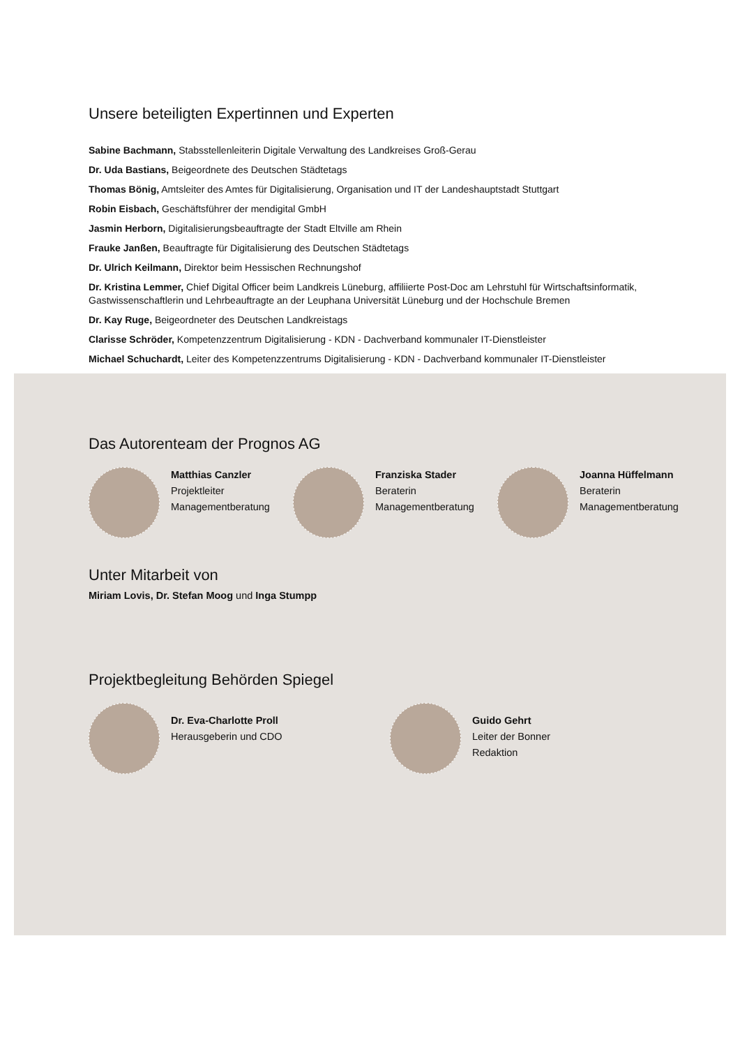Unsere beteiligten Expertinnen und Experten
Sabine Bachmann, Stabsstellenleiterin Digitale Verwaltung des Landkreises Groß-Gerau
Dr. Uda Bastians, Beigeordnete des Deutschen Städtetags
Thomas Bönig, Amtsleiter des Amtes für Digitalisierung, Organisation und IT der Landeshauptstadt Stuttgart
Robin Eisbach, Geschäftsführer der mendigital GmbH
Jasmin Herborn, Digitalisierungsbeauftragte der Stadt Eltville am Rhein
Frauke Janßen, Beauftragte für Digitalisierung des Deutschen Städtetags
Dr. Ulrich Keilmann, Direktor beim Hessischen Rechnungshof
Dr. Kristina Lemmer, Chief Digital Officer beim Landkreis Lüneburg, affiliierte Post-Doc am Lehrstuhl für Wirtschaftsinformatik, Gastwissenschaftlerin und Lehrbeauftragte an der Leuphana Universität Lüneburg und der Hochschule Bremen
Dr. Kay Ruge, Beigeordneter des Deutschen Landkreistags
Clarisse Schröder, Kompetenzzentrum Digitalisierung - KDN - Dachverband kommunaler IT-Dienstleister
Michael Schuchardt, Leiter des Kompetenzzentrums Digitalisierung - KDN - Dachverband kommunaler IT-Dienstleister
Das Autorenteam der Prognos AG
Matthias Canzler
Projektleiter
Managementberatung
Franziska Stader
Beraterin
Managementberatung
Joanna Hüffelmann
Beraterin
Managementberatung
Unter Mitarbeit von
Miriam Lovis, Dr. Stefan Moog und Inga Stumpp
Projektbegleitung Behörden Spiegel
Dr. Eva-Charlotte Proll
Herausgeberin und CDO
Guido Gehrt
Leiter der Bonner Redaktion